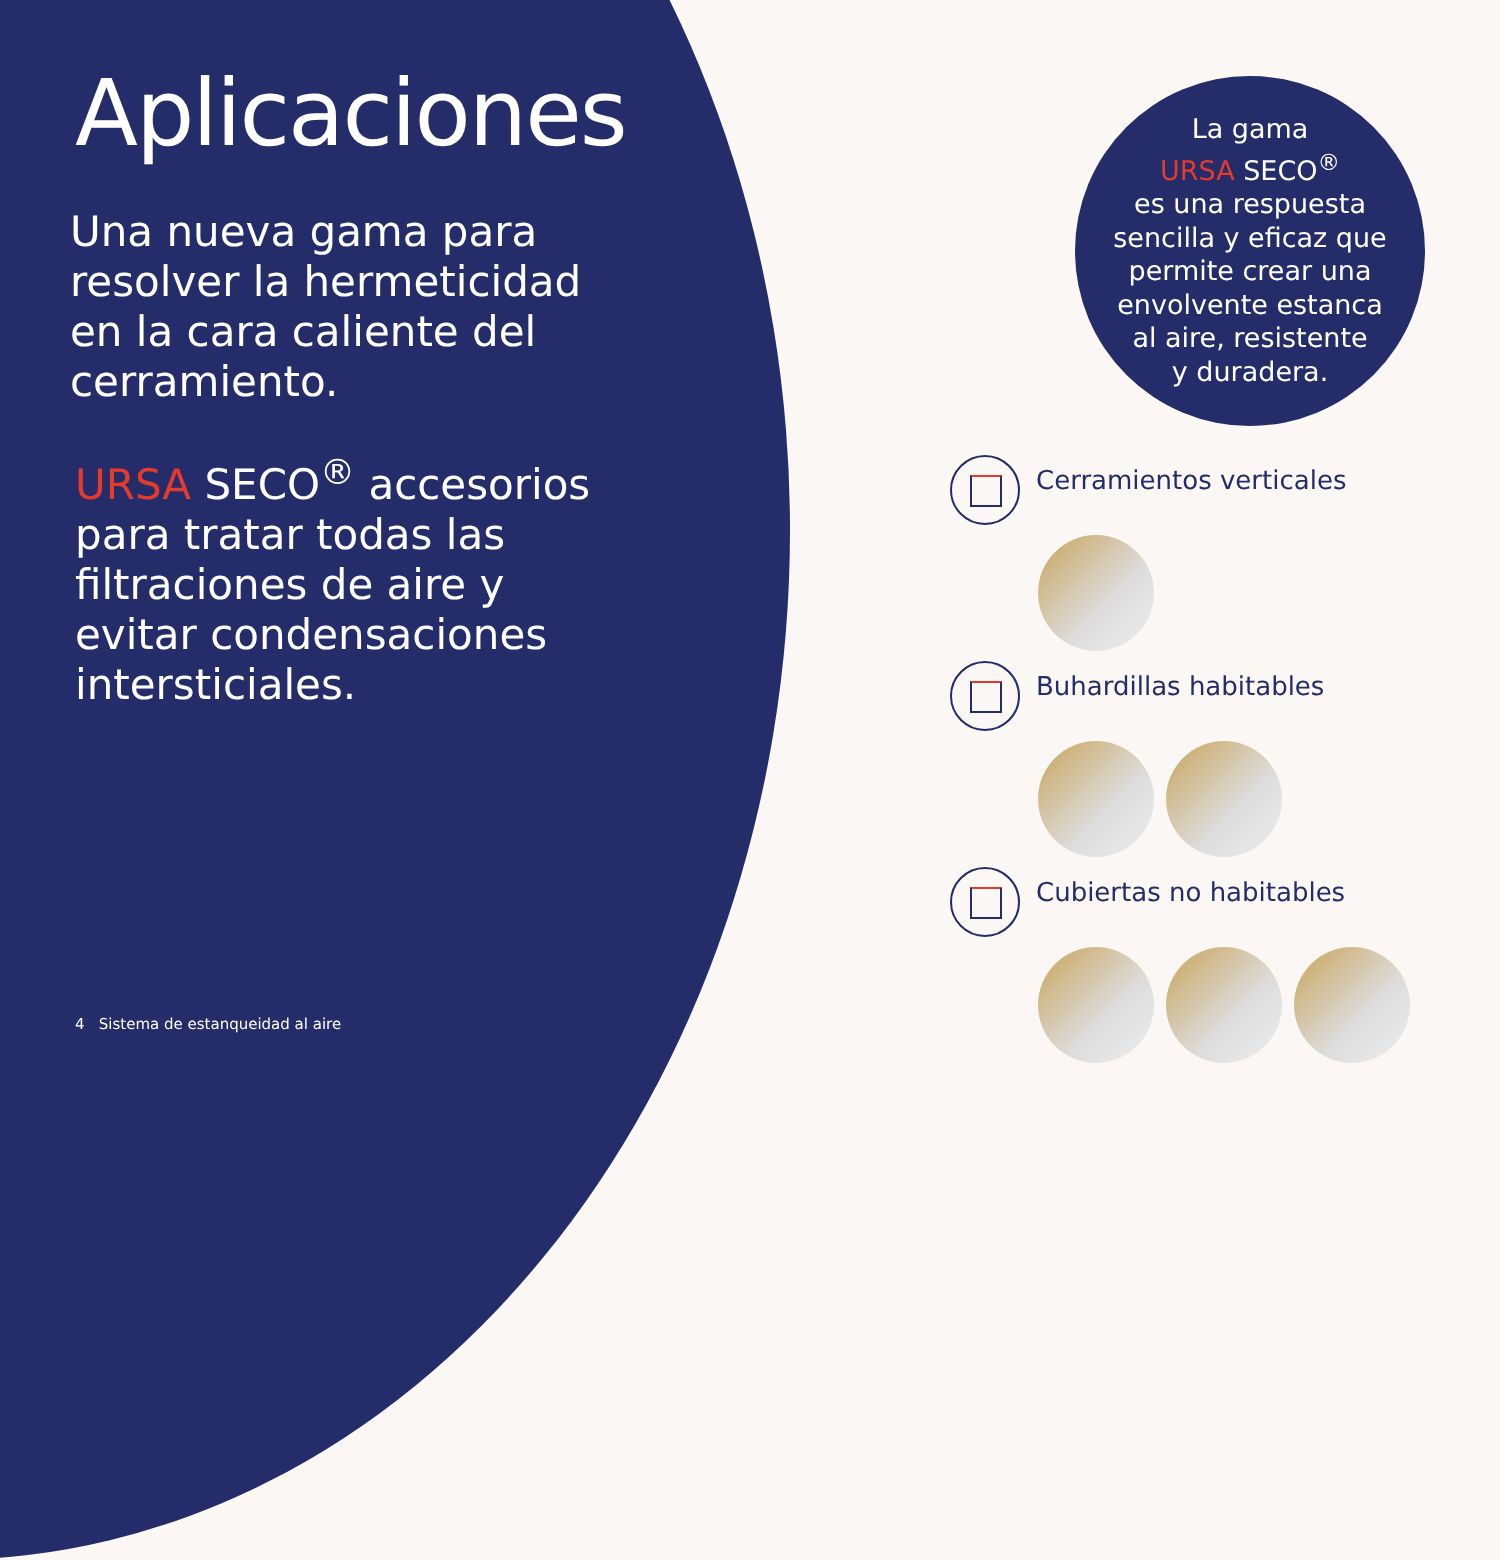Aplicaciones
Una nueva gama para resolver la hermeticidad en la cara caliente del cerramiento.
URSA SECO<sup>®</sup> accesorios para tratar todas las filtraciones de aire y evitar condensaciones intersticiales.
La gama
URSA SECO<sup>®</sup>
es una respuesta
sencilla y eficaz que
permite crear una
envolvente estanca
al aire, resistente
y duradera.
Cerramientos verticales
Buhardillas habitables
Cubiertas no habitables
4 Sistema de estanqueidad al aire